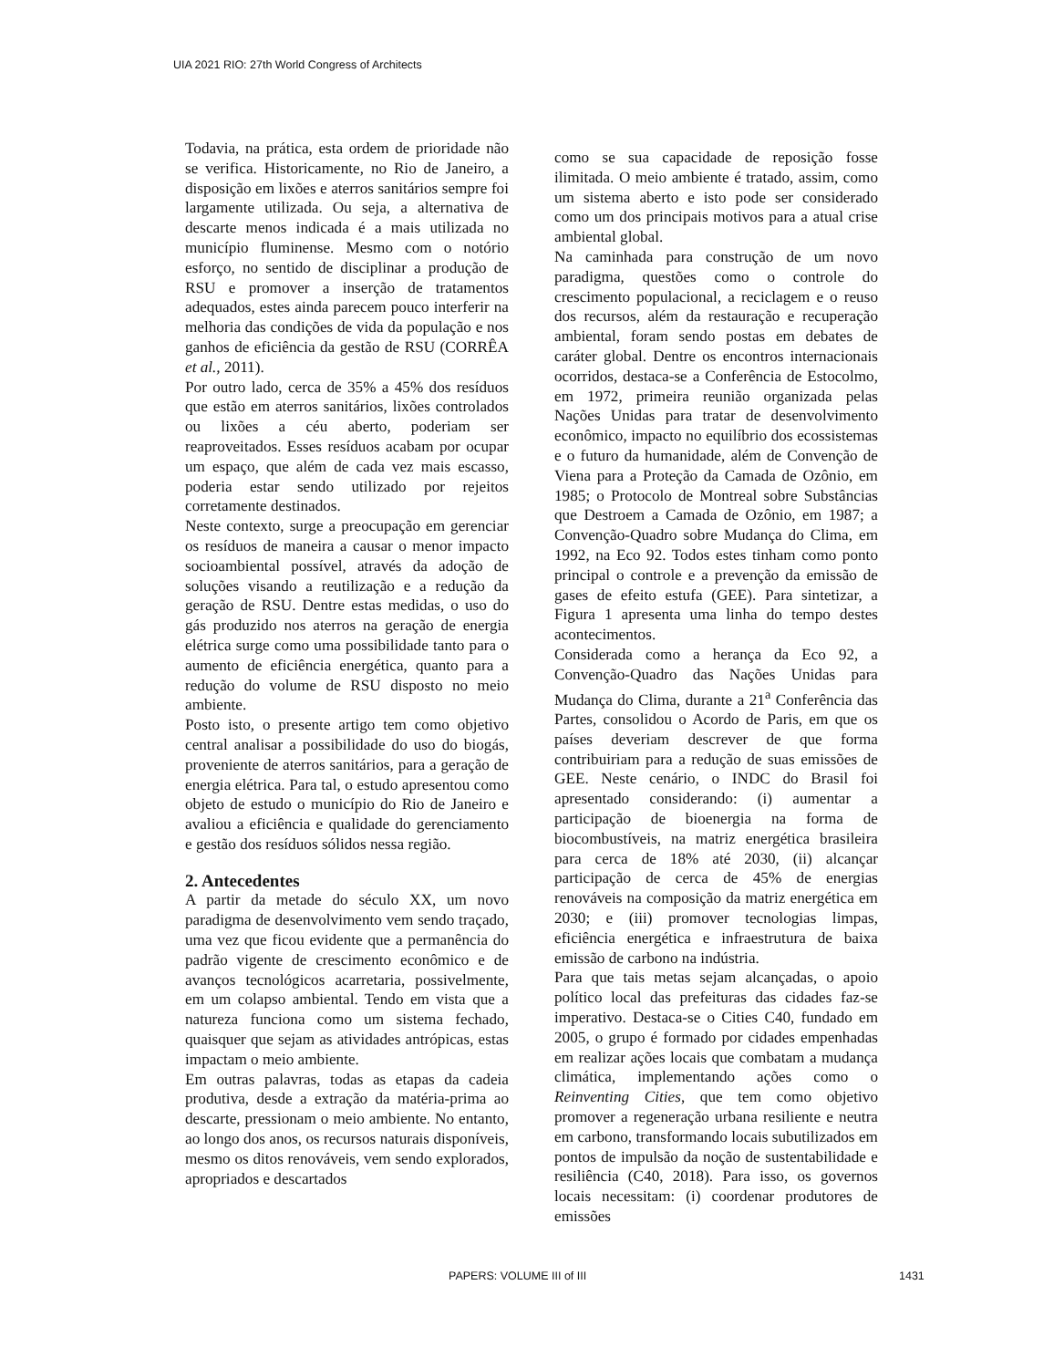UIA 2021 RIO: 27th World Congress of Architects
Todavia, na prática, esta ordem de prioridade não se verifica. Historicamente, no Rio de Janeiro, a disposição em lixões e aterros sanitários sempre foi largamente utilizada. Ou seja, a alternativa de descarte menos indicada é a mais utilizada no município fluminense. Mesmo com o notório esforço, no sentido de disciplinar a produção de RSU e promover a inserção de tratamentos adequados, estes ainda parecem pouco interferir na melhoria das condições de vida da população e nos ganhos de eficiência da gestão de RSU (CORRÊA et al., 2011).
Por outro lado, cerca de 35% a 45% dos resíduos que estão em aterros sanitários, lixões controlados ou lixões a céu aberto, poderiam ser reaproveitados. Esses resíduos acabam por ocupar um espaço, que além de cada vez mais escasso, poderia estar sendo utilizado por rejeitos corretamente destinados.
Neste contexto, surge a preocupação em gerenciar os resíduos de maneira a causar o menor impacto socioambiental possível, através da adoção de soluções visando a reutilização e a redução da geração de RSU. Dentre estas medidas, o uso do gás produzido nos aterros na geração de energia elétrica surge como uma possibilidade tanto para o aumento de eficiência energética, quanto para a redução do volume de RSU disposto no meio ambiente.
Posto isto, o presente artigo tem como objetivo central analisar a possibilidade do uso do biogás, proveniente de aterros sanitários, para a geração de energia elétrica. Para tal, o estudo apresentou como objeto de estudo o município do Rio de Janeiro e avaliou a eficiência e qualidade do gerenciamento e gestão dos resíduos sólidos nessa região.
2. Antecedentes
A partir da metade do século XX, um novo paradigma de desenvolvimento vem sendo traçado, uma vez que ficou evidente que a permanência do padrão vigente de crescimento econômico e de avanços tecnológicos acarretaria, possivelmente, em um colapso ambiental. Tendo em vista que a natureza funciona como um sistema fechado, quaisquer que sejam as atividades antrópicas, estas impactam o meio ambiente.
Em outras palavras, todas as etapas da cadeia produtiva, desde a extração da matéria-prima ao descarte, pressionam o meio ambiente. No entanto, ao longo dos anos, os recursos naturais disponíveis, mesmo os ditos renováveis, vem sendo explorados, apropriados e descartados
como se sua capacidade de reposição fosse ilimitada. O meio ambiente é tratado, assim, como um sistema aberto e isto pode ser considerado como um dos principais motivos para a atual crise ambiental global.
Na caminhada para construção de um novo paradigma, questões como o controle do crescimento populacional, a reciclagem e o reuso dos recursos, além da restauração e recuperação ambiental, foram sendo postas em debates de caráter global. Dentre os encontros internacionais ocorridos, destaca-se a Conferência de Estocolmo, em 1972, primeira reunião organizada pelas Nações Unidas para tratar de desenvolvimento econômico, impacto no equilíbrio dos ecossistemas e o futuro da humanidade, além de Convenção de Viena para a Proteção da Camada de Ozônio, em 1985; o Protocolo de Montreal sobre Substâncias que Destroem a Camada de Ozônio, em 1987; a Convenção-Quadro sobre Mudança do Clima, em 1992, na Eco 92. Todos estes tinham como ponto principal o controle e a prevenção da emissão de gases de efeito estufa (GEE). Para sintetizar, a Figura 1 apresenta uma linha do tempo destes acontecimentos.
Considerada como a herança da Eco 92, a Convenção-Quadro das Nações Unidas para Mudança do Clima, durante a 21<sup>a</sup> Conferência das Partes, consolidou o Acordo de Paris, em que os países deveriam descrever de que forma contribuiriam para a redução de suas emissões de GEE. Neste cenário, o INDC do Brasil foi apresentado considerando: (i) aumentar a participação de bioenergia na forma de biocombustíveis, na matriz energética brasileira para cerca de 18% até 2030, (ii) alcançar participação de cerca de 45% de energias renováveis na composição da matriz energética em 2030; e (iii) promover tecnologias limpas, eficiência energética e infraestrutura de baixa emissão de carbono na indústria.
Para que tais metas sejam alcançadas, o apoio político local das prefeituras das cidades faz-se imperativo. Destaca-se o Cities C40, fundado em 2005, o grupo é formado por cidades empenhadas em realizar ações locais que combatam a mudança climática, implementando ações como o Reinventing Cities, que tem como objetivo promover a regeneração urbana resiliente e neutra em carbono, transformando locais subutilizados em pontos de impulsão da noção de sustentabilidade e resiliência (C40, 2018). Para isso, os governos locais necessitam: (i) coordenar produtores de emissões
PAPERS: VOLUME III of III 1431